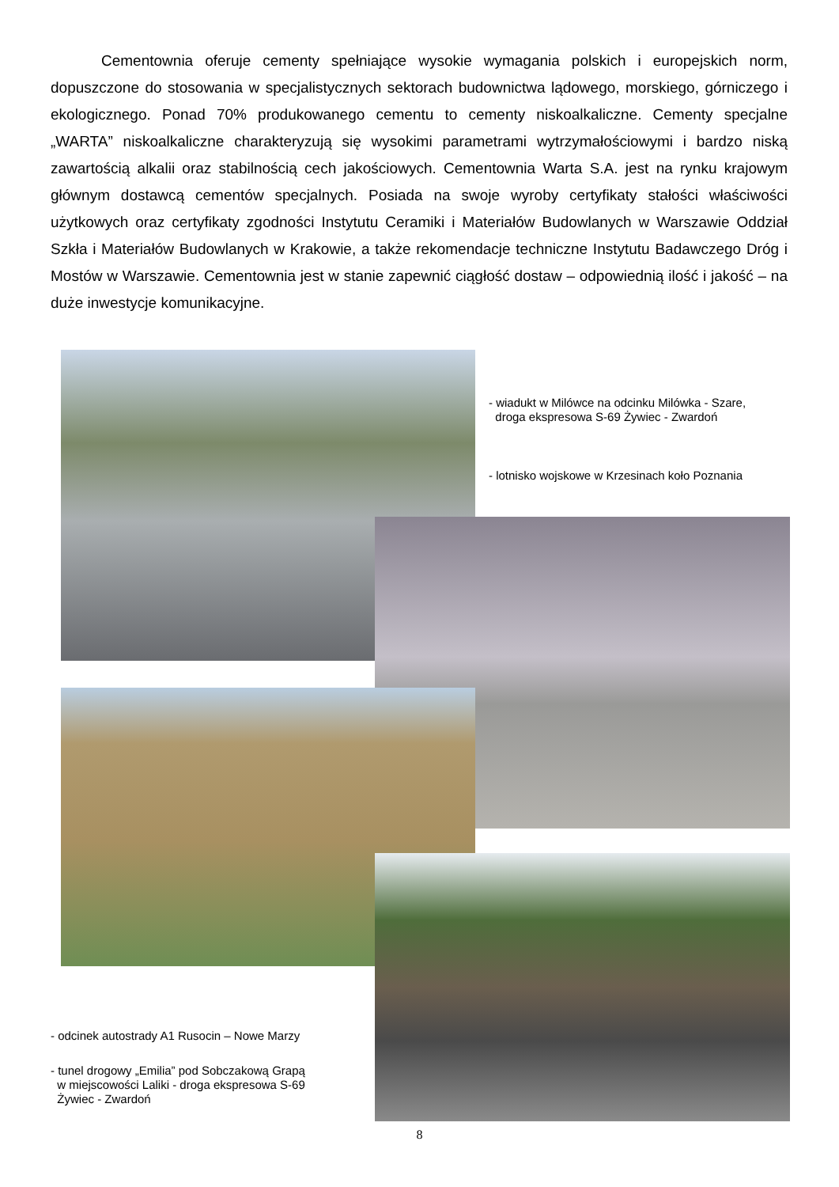Cementownia oferuje cementy spełniające wysokie wymagania polskich i europejskich norm, dopuszczone do stosowania w specjalistycznych sektorach budownictwa lądowego, morskiego, górniczego i ekologicznego. Ponad 70% produkowanego cementu to cementy niskoalkaliczne. Cementy specjalne „WARTA” niskoalkaliczne charakteryzują się wysokimi parametrami wytrzymałościowymi i bardzo niską zawartością alkalii oraz stabilnością cech jakościowych. Cementownia Warta S.A. jest na rynku krajowym głównym dostawcą cementów specjalnych. Posiada na swoje wyroby certyfikaty stałości właściwości użytkowych oraz certyfikaty zgodności Instytutu Ceramiki i Materiałów Budowlanych w Warszawie Oddział Szkła i Materiałów Budowlanych w Krakowie, a także rekomendacje techniczne Instytutu Badawczego Dróg i Mostów w Warszawie. Cementownia jest w stanie zapewnić ciągłość dostaw – odpowiednią ilość i jakość – na duże inwestycje komunikacyjne.
- wiadukt w Milówce na odcinku Milówka - Szare,
droga ekspresowa S-69 Żywiec - Zwardoń
- lotnisko wojskowe w Krzesinach koło Poznania
- odcinek autostrady A1 Rusocin – Nowe Marzy
- tunel drogowy „Emilia” pod Sobczakową Grapą
w miejscowości Laliki - droga ekspresowa S-69
Żywiec - Zwardoń
8